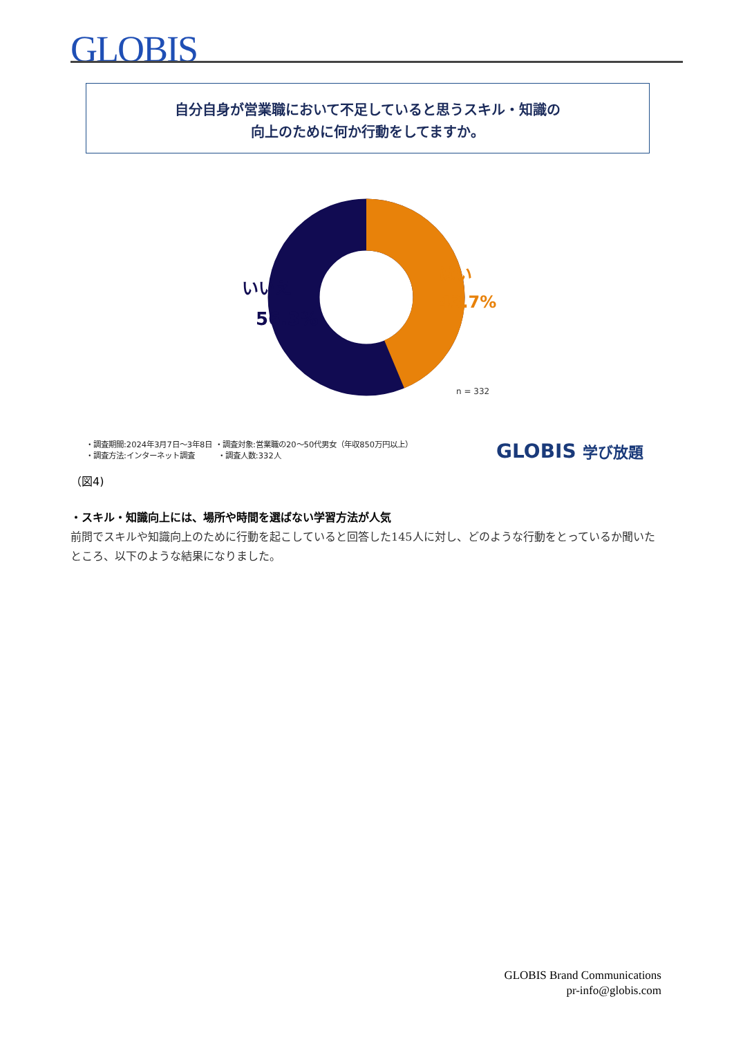GLOBIS
自分自身が営業職において不足していると思うスキル・知識の
向上のために何か行動をしてますか。
いいえ
56.3%
はい
43.7%
n = 332
・調査期間:2024年3月7日～3年8日 ・調査対象:営業職の20～50代男女（年収850万円以上）
・調査方法:インターネット調査　　　・調査人数:332人
GLOBIS 学び放題
（図4)
・スキル・知識向上には、場所や時間を選ばない学習方法が人気
前問でスキルや知識向上のために行動を起こしていると回答した145人に対し、どのような行動をとっているか聞いたところ、以下のような結果になりました。
GLOBIS Brand Communications
pr-info@globis.com